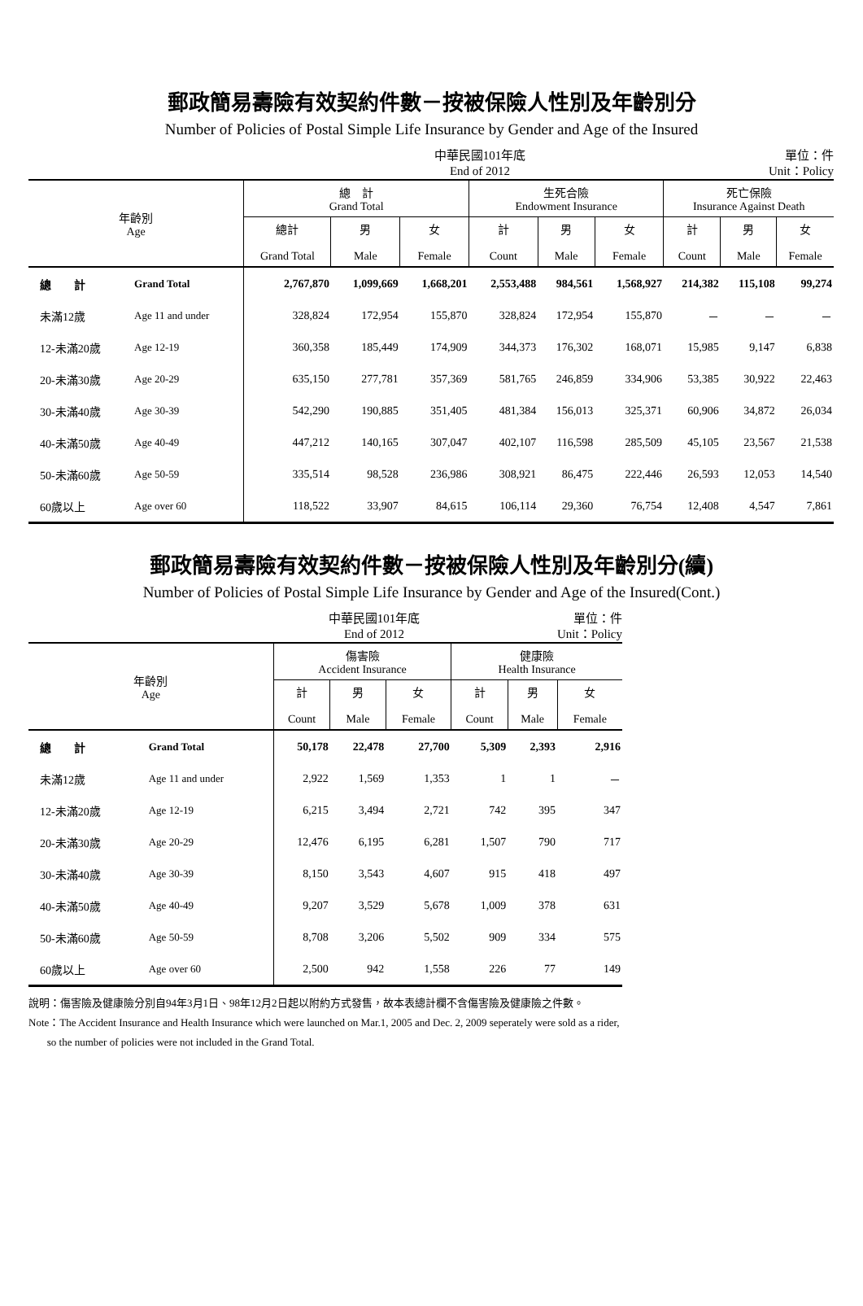郵政簡易壽險有效契約件數－按被保險人性別及年齡別分
Number of Policies of Postal Simple Life Insurance by Gender and Age of the Insured
中華民國101年底
End of 2012 單位：件
Unit：Policy
| 年齡別 Age | | 總 計 Grand Total | | | 生死合險 Endowment Insurance | | | 死亡保險 Insurance Against Death | | |
| --- | --- | --- | --- | --- | --- | --- | --- | --- | --- | --- |
| | | 總計 Grand Total | 男 Male | 女 Female | 計 Count | 男 Male | 女 Female | 計 Count | 男 Male | 女 Female |
| 總 計 | Grand Total | 2,767,870 | 1,099,669 | 1,668,201 | 2,553,488 | 984,561 | 1,568,927 | 214,382 | 115,108 | 99,274 |
| 未滿12歲 | Age 11 and under | 328,824 | 172,954 | 155,870 | 328,824 | 172,954 | 155,870 | － | － | － |
| 12-未滿20歲 | Age 12-19 | 360,358 | 185,449 | 174,909 | 344,373 | 176,302 | 168,071 | 15,985 | 9,147 | 6,838 |
| 20-未滿30歲 | Age 20-29 | 635,150 | 277,781 | 357,369 | 581,765 | 246,859 | 334,906 | 53,385 | 30,922 | 22,463 |
| 30-未滿40歲 | Age 30-39 | 542,290 | 190,885 | 351,405 | 481,384 | 156,013 | 325,371 | 60,906 | 34,872 | 26,034 |
| 40-未滿50歲 | Age 40-49 | 447,212 | 140,165 | 307,047 | 402,107 | 116,598 | 285,509 | 45,105 | 23,567 | 21,538 |
| 50-未滿60歲 | Age 50-59 | 335,514 | 98,528 | 236,986 | 308,921 | 86,475 | 222,446 | 26,593 | 12,053 | 14,540 |
| 60歲以上 | Age over 60 | 118,522 | 33,907 | 84,615 | 106,114 | 29,360 | 76,754 | 12,408 | 4,547 | 7,861 |
郵政簡易壽險有效契約件數－按被保險人性別及年齡別分(續)
Number of Policies of Postal Simple Life Insurance by Gender and Age of the Insured(Cont.)
中華民國101年底
End of 2012 單位：件
Unit：Policy
| 年齡別 Age | | 傷害險 Accident Insurance | | | 健康險 Health Insurance | | |
| --- | --- | --- | --- | --- | --- | --- | --- |
| | | 計 Count | 男 Male | 女 Female | 計 Count | 男 Male | 女 Female |
| 總 計 | Grand Total | 50,178 | 22,478 | 27,700 | 5,309 | 2,393 | 2,916 |
| 未滿12歲 | Age 11 and under | 2,922 | 1,569 | 1,353 | 1 | 1 | － |
| 12-未滿20歲 | Age 12-19 | 6,215 | 3,494 | 2,721 | 742 | 395 | 347 |
| 20-未滿30歲 | Age 20-29 | 12,476 | 6,195 | 6,281 | 1,507 | 790 | 717 |
| 30-未滿40歲 | Age 30-39 | 8,150 | 3,543 | 4,607 | 915 | 418 | 497 |
| 40-未滿50歲 | Age 40-49 | 9,207 | 3,529 | 5,678 | 1,009 | 378 | 631 |
| 50-未滿60歲 | Age 50-59 | 8,708 | 3,206 | 5,502 | 909 | 334 | 575 |
| 60歲以上 | Age over 60 | 2,500 | 942 | 1,558 | 226 | 77 | 149 |
說明：傷害險及健康險分別自94年3月1日、98年12月2日起以附約方式發售，故本表總計欄不含傷害險及健康險之件數。
Note：The Accident Insurance and Health Insurance which were launched on Mar.1, 2005 and Dec. 2, 2009 seperately were sold as a rider,
so the number of policies were not included in the Grand Total.